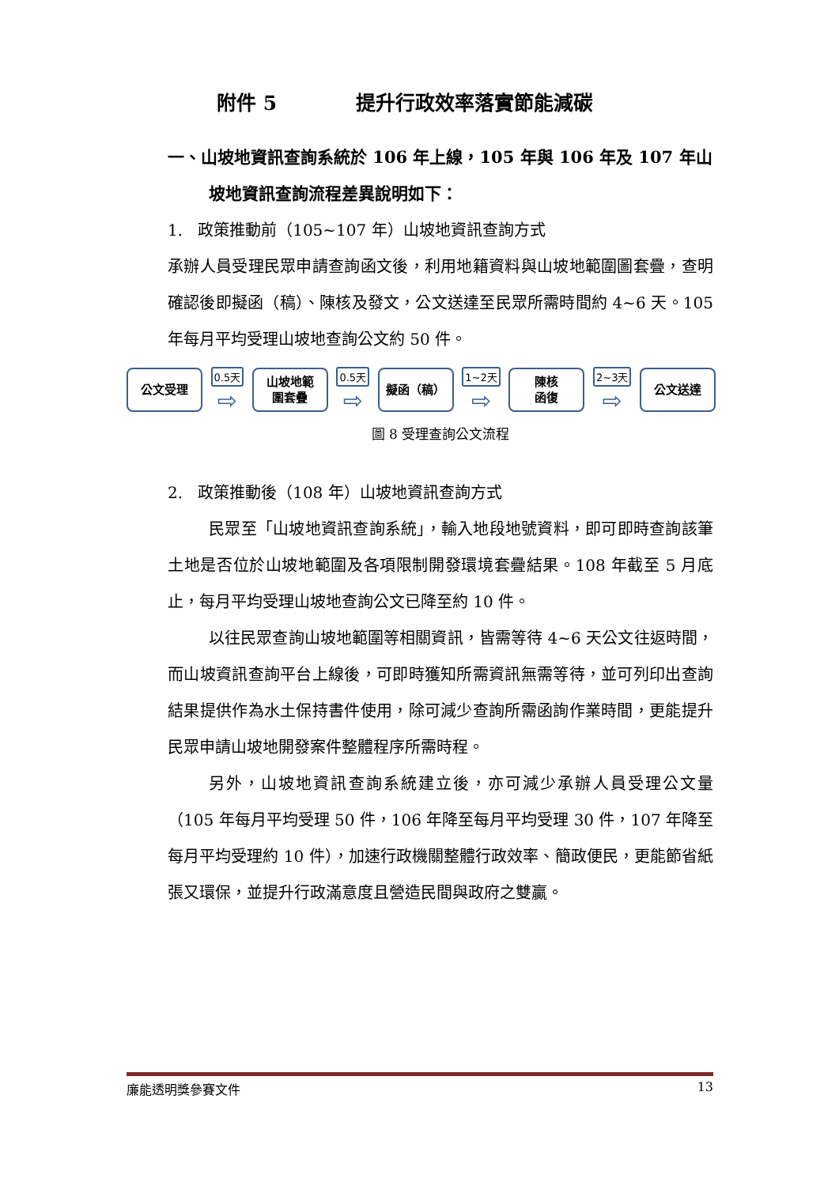附件 5 提升行政效率落實節能減碳
一、山坡地資訊查詢系統於 106 年上線，105 年與 106 年及 107 年山坡地資訊查詢流程差異說明如下：
1. 政策推動前（105~107 年）山坡地資訊查詢方式
承辦人員受理民眾申請查詢函文後，利用地籍資料與山坡地範圍圖套疊，查明確認後即擬函（稿）、陳核及發文，公文送達至民眾所需時間約 4~6 天。105 年每月平均受理山坡地查詢公文約 50 件。
公文受理
0.5天
⇨
山坡地範
圍套疊
0.5天
⇨
擬函（稿）
1~2天
⇨
陳核
函復
2~3天
⇨
公文送達
圖 8 受理查詢公文流程
2. 政策推動後（108 年）山坡地資訊查詢方式
民眾至「山坡地資訊查詢系統」，輸入地段地號資料，即可即時查詢該筆土地是否位於山坡地範圍及各項限制開發環境套疊結果。108 年截至 5 月底止，每月平均受理山坡地查詢公文已降至約 10 件。
以往民眾查詢山坡地範圍等相關資訊，皆需等待 4~6 天公文往返時間，而山坡資訊查詢平台上線後，可即時獲知所需資訊無需等待，並可列印出查詢結果提供作為水土保持書件使用，除可減少查詢所需函詢作業時間，更能提升民眾申請山坡地開發案件整體程序所需時程。
另外，山坡地資訊查詢系統建立後，亦可減少承辦人員受理公文量（105 年每月平均受理 50 件，106 年降至每月平均受理 30 件，107 年降至每月平均受理約 10 件），加速行政機關整體行政效率、簡政便民，更能節省紙張又環保，並提升行政滿意度且營造民間與政府之雙贏。
廉能透明獎參賽文件 13